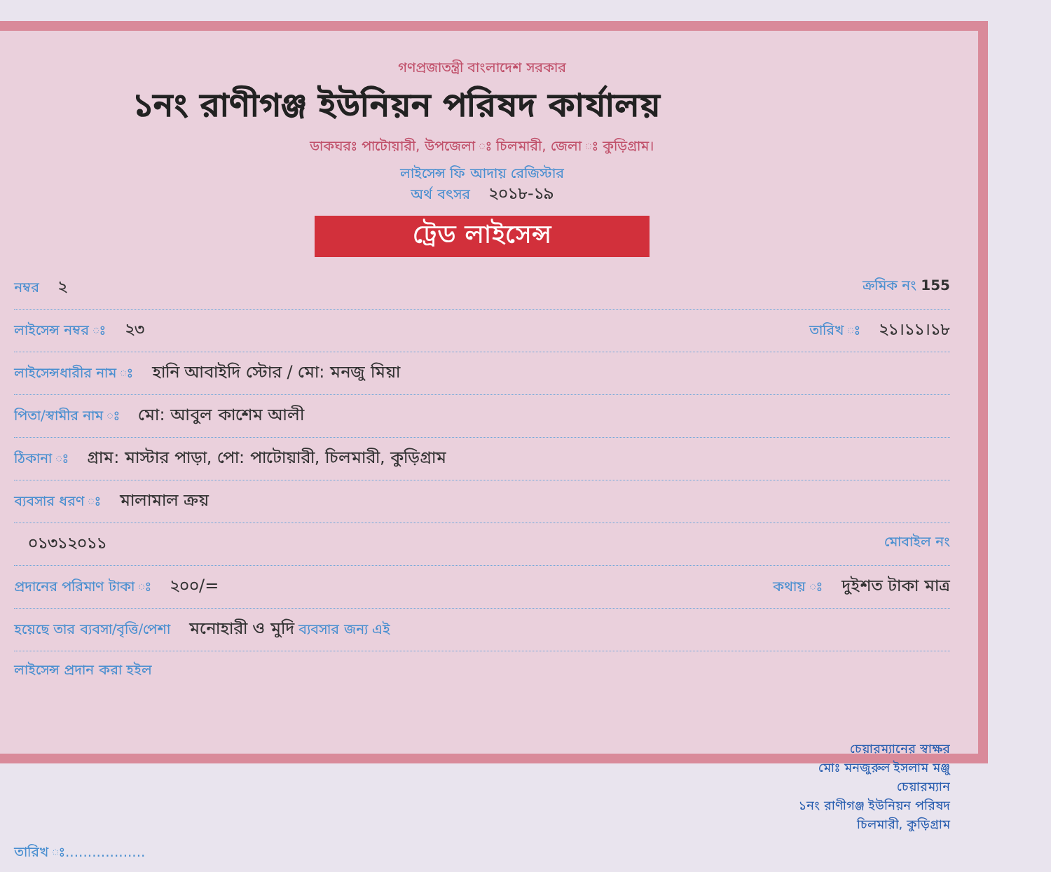গণপ্রজাতন্ত্রী বাংলাদেশ সরকার
১নং রাণীগঞ্জ ইউনিয়ন পরিষদ কার্যালয়
ডাকঘরঃ পাটোয়ারী, উপজেলা ঃ চিলমারী, জেলা ঃ কুড়িগ্রাম।
লাইসেন্স ফি আদায় রেজিস্টার
অর্থ বৎসর ২০১৮-১৯
ট্রেড লাইসেন্স
নম্বর ২ ক্রমিক নং 155
লাইসেন্স নম্বর ঃ ২৩ তারিখ ঃ ২১।১১।১৮
লাইসেন্সধারীর নাম ঃ হানি আবাইদি স্টোর / মো: মনজু মিয়া
পিতা/স্বামীর নাম ঃ মো: আবুল কাশেম আলী
ঠিকানা ঃ গ্রাম: মাস্টার পাড়া, পো: পাটোয়ারী, চিলমারী, কুড়িগ্রাম
ব্যবসার ধরণ ঃ মালামাল ক্রয়
০১৩১২০১১ মোবাইল নং
প্রদানের পরিমাণ টাকা ঃ ২০০/= কথায় ঃ দুইশত টাকা মাত্র
হয়েছে তার ব্যবসা/বৃত্তি/পেশা মনোহারী ও মুদি ব্যবসার জন্য এই
লাইসেন্স প্রদান করা হইল
চেয়ারম্যানের স্বাক্ষর
মোঃ মনজুরুল ইসলাম মঞ্জু
চেয়ারম্যান
১নং রাণীগঞ্জ ইউনিয়ন পরিষদ
চিলমারী, কুড়িগ্রাম
তারিখ ঃ..................